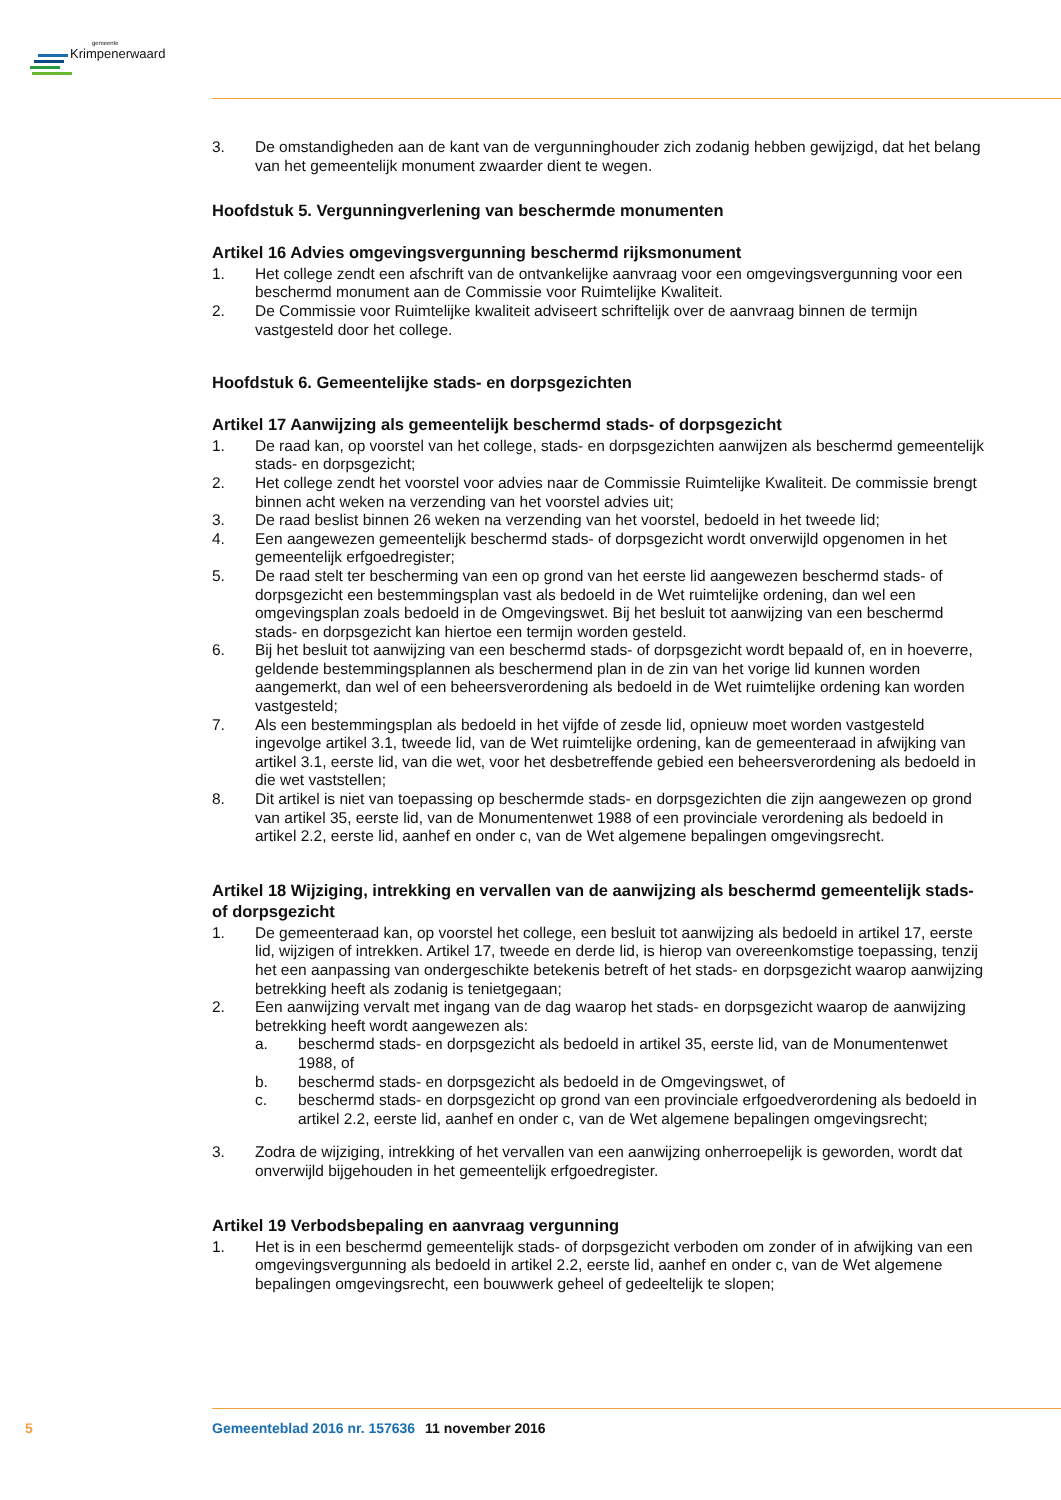gemeente
Krimpenerwaard
3. De omstandigheden aan de kant van de vergunninghouder zich zodanig hebben gewijzigd, dat het belang van het gemeentelijk monument zwaarder dient te wegen.
Hoofdstuk 5. Vergunningverlening van beschermde monumenten
Artikel 16 Advies omgevingsvergunning beschermd rijksmonument
1. Het college zendt een afschrift van de ontvankelijke aanvraag voor een omgevingsvergunning voor een beschermd monument aan de Commissie voor Ruimtelijke Kwaliteit.
2. De Commissie voor Ruimtelijke kwaliteit adviseert schriftelijk over de aanvraag binnen de termijn vastgesteld door het college.
Hoofdstuk 6. Gemeentelijke stads- en dorpsgezichten
Artikel 17 Aanwijzing als gemeentelijk beschermd stads- of dorpsgezicht
1. De raad kan, op voorstel van het college, stads- en dorpsgezichten aanwijzen als beschermd gemeentelijk stads- en dorpsgezicht;
2. Het college zendt het voorstel voor advies naar de Commissie Ruimtelijke Kwaliteit. De commissie brengt binnen acht weken na verzending van het voorstel advies uit;
3. De raad beslist binnen 26 weken na verzending van het voorstel, bedoeld in het tweede lid;
4. Een aangewezen gemeentelijk beschermd stads- of dorpsgezicht wordt onverwijld opgenomen in het gemeentelijk erfgoedregister;
5. De raad stelt ter bescherming van een op grond van het eerste lid aangewezen beschermd stads- of dorpsgezicht een bestemmingsplan vast als bedoeld in de Wet ruimtelijke ordening, dan wel een omgevingsplan zoals bedoeld in de Omgevingswet. Bij het besluit tot aanwijzing van een beschermd stads- en dorpsgezicht kan hiertoe een termijn worden gesteld.
6. Bij het besluit tot aanwijzing van een beschermd stads- of dorpsgezicht wordt bepaald of, en in hoeverre, geldende bestemmingsplannen als beschermend plan in de zin van het vorige lid kunnen worden aangemerkt, dan wel of een beheersverordening als bedoeld in de Wet ruimtelijke ordening kan worden vastgesteld;
7. Als een bestemmingsplan als bedoeld in het vijfde of zesde lid, opnieuw moet worden vastgesteld ingevolge artikel 3.1, tweede lid, van de Wet ruimtelijke ordening, kan de gemeenteraad in afwijking van artikel 3.1, eerste lid, van die wet, voor het desbetreffende gebied een beheersverordening als bedoeld in die wet vaststellen;
8. Dit artikel is niet van toepassing op beschermde stads- en dorpsgezichten die zijn aangewezen op grond van artikel 35, eerste lid, van de Monumentenwet 1988 of een provinciale verordening als bedoeld in artikel 2.2, eerste lid, aanhef en onder c, van de Wet algemene bepalingen omgevingsrecht.
Artikel 18 Wijziging, intrekking en vervallen van de aanwijzing als beschermd gemeentelijk stads- of dorpsgezicht
1. De gemeenteraad kan, op voorstel het college, een besluit tot aanwijzing als bedoeld in artikel 17, eerste lid, wijzigen of intrekken. Artikel 17, tweede en derde lid, is hierop van overeenkomstige toepassing, tenzij het een aanpassing van ondergeschikte betekenis betreft of het stads- en dorpsgezicht waarop aanwijzing betrekking heeft als zodanig is tenietgegaan;
2. Een aanwijzing vervalt met ingang van de dag waarop het stads- en dorpsgezicht waarop de aanwijzing betrekking heeft wordt aangewezen als:
a. beschermd stads- en dorpsgezicht als bedoeld in artikel 35, eerste lid, van de Monumentenwet 1988, of
b. beschermd stads- en dorpsgezicht als bedoeld in de Omgevingswet, of
c. beschermd stads- en dorpsgezicht op grond van een provinciale erfgoedverordening als bedoeld in artikel 2.2, eerste lid, aanhef en onder c, van de Wet algemene bepalingen omgevingsrecht;
3. Zodra de wijziging, intrekking of het vervallen van een aanwijzing onherroepelijk is geworden, wordt dat onverwijld bijgehouden in het gemeentelijk erfgoedregister.
Artikel 19 Verbodsbepaling en aanvraag vergunning
1. Het is in een beschermd gemeentelijk stads- of dorpsgezicht verboden om zonder of in afwijking van een omgevingsvergunning als bedoeld in artikel 2.2, eerste lid, aanhef en onder c, van de Wet algemene bepalingen omgevingsrecht, een bouwwerk geheel of gedeeltelijk te slopen;
5 Gemeenteblad 2016 nr. 157636 11 november 2016